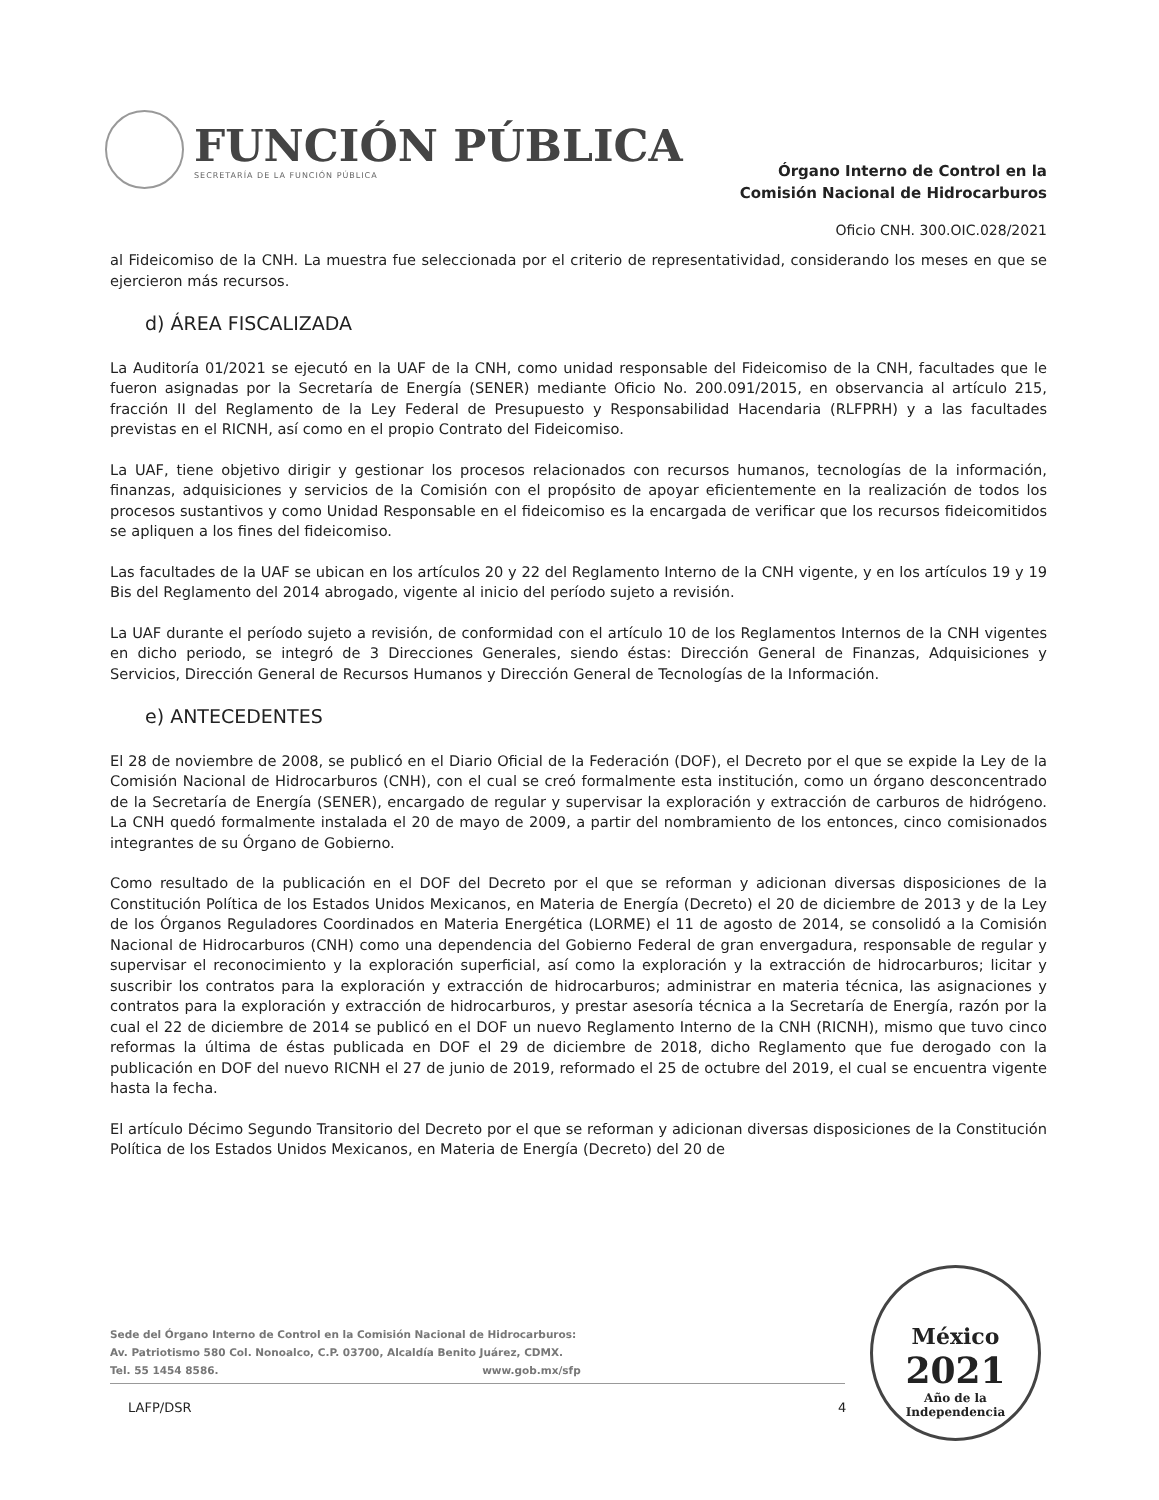FUNCIÓN PÚBLICA
SECRETARÍA DE LA FUNCIÓN PÚBLICA
Órgano Interno de Control en la
Comisión Nacional de Hidrocarburos
Oficio CNH. 300.OIC.028/2021
al Fideicomiso de la CNH. La muestra fue seleccionada por el criterio de representatividad, considerando los meses en que se ejercieron más recursos.
d) ÁREA FISCALIZADA
La Auditoría 01/2021 se ejecutó en la UAF de la CNH, como unidad responsable del Fideicomiso de la CNH, facultades que le fueron asignadas por la Secretaría de Energía (SENER) mediante Oficio No. 200.091/2015, en observancia al artículo 215, fracción II del Reglamento de la Ley Federal de Presupuesto y Responsabilidad Hacendaria (RLFPRH) y a las facultades previstas en el RICNH, así como en el propio Contrato del Fideicomiso.
La UAF, tiene objetivo dirigir y gestionar los procesos relacionados con recursos humanos, tecnologías de la información, finanzas, adquisiciones y servicios de la Comisión con el propósito de apoyar eficientemente en la realización de todos los procesos sustantivos y como Unidad Responsable en el fideicomiso es la encargada de verificar que los recursos fideicomitidos se apliquen a los fines del fideicomiso.
Las facultades de la UAF se ubican en los artículos 20 y 22 del Reglamento Interno de la CNH vigente, y en los artículos 19 y 19 Bis del Reglamento del 2014 abrogado, vigente al inicio del período sujeto a revisión.
La UAF durante el período sujeto a revisión, de conformidad con el artículo 10 de los Reglamentos Internos de la CNH vigentes en dicho periodo, se integró de 3 Direcciones Generales, siendo éstas: Dirección General de Finanzas, Adquisiciones y Servicios, Dirección General de Recursos Humanos y Dirección General de Tecnologías de la Información.
e) ANTECEDENTES
El 28 de noviembre de 2008, se publicó en el Diario Oficial de la Federación (DOF), el Decreto por el que se expide la Ley de la Comisión Nacional de Hidrocarburos (CNH), con el cual se creó formalmente esta institución, como un órgano desconcentrado de la Secretaría de Energía (SENER), encargado de regular y supervisar la exploración y extracción de carburos de hidrógeno. La CNH quedó formalmente instalada el 20 de mayo de 2009, a partir del nombramiento de los entonces, cinco comisionados integrantes de su Órgano de Gobierno.
Como resultado de la publicación en el DOF del Decreto por el que se reforman y adicionan diversas disposiciones de la Constitución Política de los Estados Unidos Mexicanos, en Materia de Energía (Decreto) el 20 de diciembre de 2013 y de la Ley de los Órganos Reguladores Coordinados en Materia Energética (LORME) el 11 de agosto de 2014, se consolidó a la Comisión Nacional de Hidrocarburos (CNH) como una dependencia del Gobierno Federal de gran envergadura, responsable de regular y supervisar el reconocimiento y la exploración superficial, así como la exploración y la extracción de hidrocarburos; licitar y suscribir los contratos para la exploración y extracción de hidrocarburos; administrar en materia técnica, las asignaciones y contratos para la exploración y extracción de hidrocarburos, y prestar asesoría técnica a la Secretaría de Energía, razón por la cual el 22 de diciembre de 2014 se publicó en el DOF un nuevo Reglamento Interno de la CNH (RICNH), mismo que tuvo cinco reformas la última de éstas publicada en DOF el 29 de diciembre de 2018, dicho Reglamento que fue derogado con la publicación en DOF del nuevo RICNH el 27 de junio de 2019, reformado el 25 de octubre del 2019, el cual se encuentra vigente hasta la fecha.
El artículo Décimo Segundo Transitorio del Decreto por el que se reforman y adicionan diversas disposiciones de la Constitución Política de los Estados Unidos Mexicanos, en Materia de Energía (Decreto) del 20 de
Sede del Órgano Interno de Control en la Comisión Nacional de Hidrocarburos:
Av. Patriotismo 580 Col. Nonoalco, C.P. 03700, Alcaldía Benito Juárez, CDMX.
Tel. 55 1454 8586. www.gob.mx/sfp
LAFP/DSR 4
México
2021
Año de la
Independencia